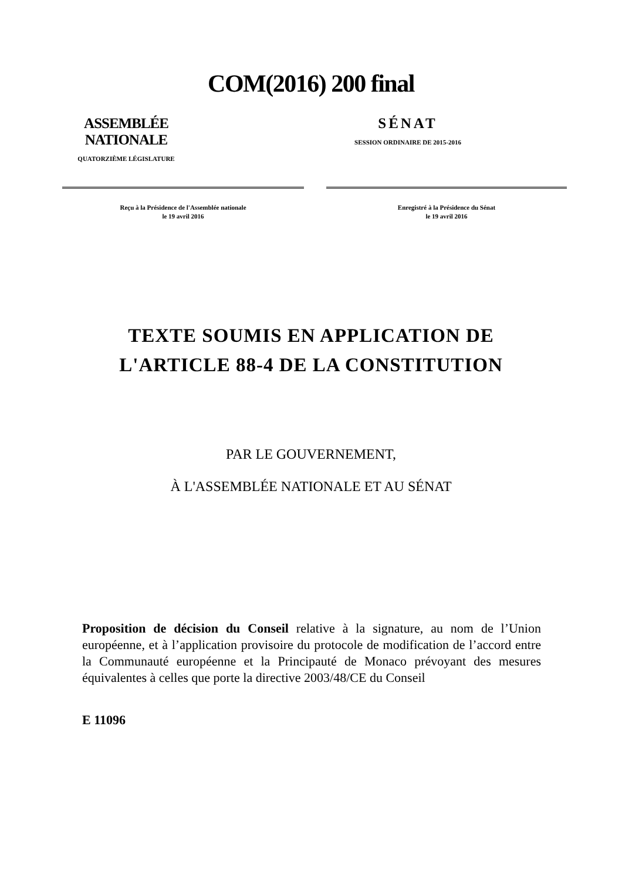COM(2016) 200 final
ASSEMBLÉE NATIONALE
QUATORZIÈME LÉGISLATURE
SÉNAT
SESSION ORDINAIRE DE 2015-2016
Reçu à la Présidence de l'Assemblée nationale
le 19 avril 2016
Enregistré à la Présidence du Sénat
le 19 avril 2016
TEXTE SOUMIS EN APPLICATION DE
L'ARTICLE 88-4 DE LA CONSTITUTION
PAR LE GOUVERNEMENT,
À L'ASSEMBLÉE NATIONALE ET AU SÉNAT
Proposition de décision du Conseil relative à la signature, au nom de l’Union européenne, et à l’application provisoire du protocole de modification de l’accord entre la Communauté européenne et la Principauté de Monaco prévoyant des mesures équivalentes à celles que porte la directive 2003/48/CE du Conseil
E 11096